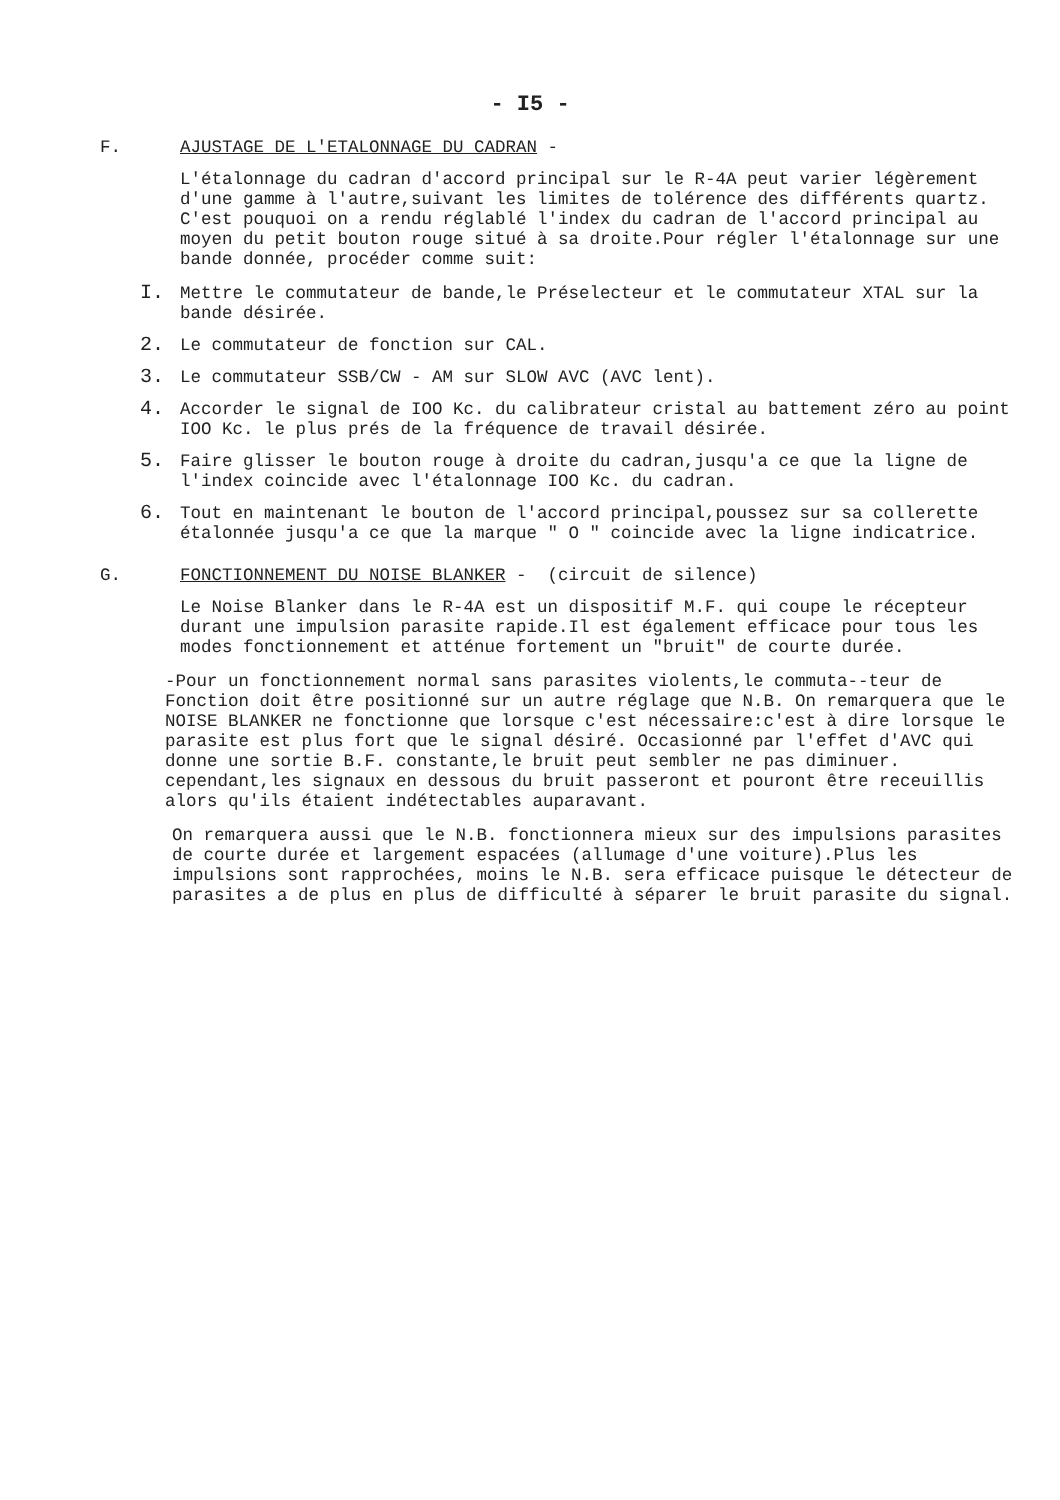- I5 -
F. AJUSTAGE DE L'ETALONNAGE DU CADRAN -
L'étalonnage du cadran d'accord principal sur le R-4A peut varier légèrement d'une gamme à l'autre,suivant les limites de tolérence des différents quartz. C'est pouquoi on a rendu réglablé l'index du cadran de l'accord principal au moyen du petit bouton rouge situé à sa droite.Pour régler l'étalonnage sur une bande donnée, procéder comme suit:
I. Mettre le commutateur de bande,le Préselecteur et le commutateur XTAL sur la bande désirée.
2. Le commutateur de fonction sur CAL.
3. Le commutateur SSB/CW - AM sur SLOW AVC (AVC lent).
4. Accorder le signal de IOO Kc. du calibrateur cristal au battement zéro au point IOO Kc. le plus prés de la fréquence de travail désirée.
5. Faire glisser le bouton rouge à droite du cadran,jusqu'a ce que la ligne de l'index coincide avec l'étalonnage IOO Kc. du cadran.
6. Tout en maintenant le bouton de l'accord principal,poussez sur sa collerette étalonnée jusqu'a ce que la marque " O " coincide avec la ligne indicatrice.
G. FONCTIONNEMENT DU NOISE BLANKER - (circuit de silence)
Le Noise Blanker dans le R-4A est un dispositif M.F. qui coupe le récepteur durant une impulsion parasite rapide.Il est également efficace pour tous les modes fonctionnement et atténue fortement un "bruit" de courte durée.
-Pour un fonctionnement normal sans parasites violents,le commuta--teur de Fonction doit être positionné sur un autre réglage que N.B. On remarquera que le NOISE BLANKER ne fonctionne que lorsque c'est nécessaire:c'est à dire lorsque le parasite est plus fort que le signal désiré. Occasionné par l'effet d'AVC qui donne une sortie B.F. constante,le bruit peut sembler ne pas diminuer. cependant,les signaux en dessous du bruit passeront et pouront être receuillis alors qu'ils étaient indétectables auparavant.
On remarquera aussi que le N.B. fonctionnera mieux sur des impulsions parasites de courte durée et largement espacées (allumage d'une voiture).Plus les impulsions sont rapprochées, moins le N.B. sera efficace puisque le détecteur de parasites a de plus en plus de difficulté à séparer le bruit parasite du signal.